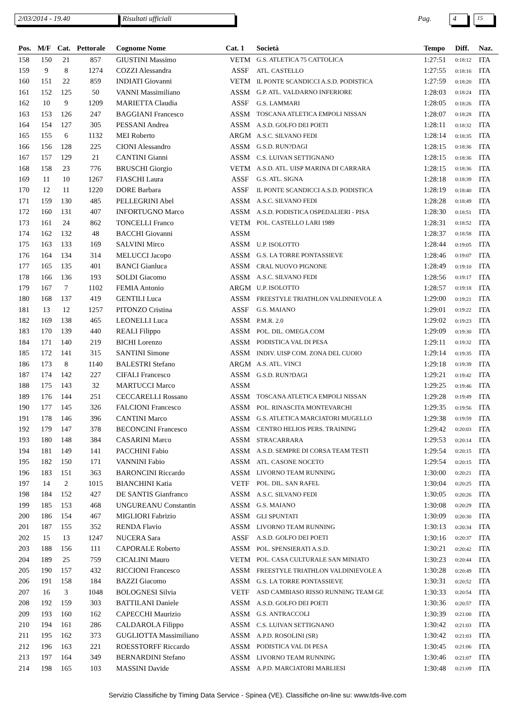2/03/2014 - 19.40 Risultati ufficiali Pag. 4 15
| Pos. | M/F | Cat. | Pettorale | Cognome Nome | Cat. 1 | Società | Tempo | Diff. | Naz. |
| --- | --- | --- | --- | --- | --- | --- | --- | --- | --- |
| 158 | 150 | 21 | 857 | GIUSTINI Massimo | VETM | G.S. ATLETICA 75 CATTOLICA | 1:27:51 | 0:18:12 | ITA |
| 159 | 9 | 8 | 1274 | COZZI Alessandra | ASSF | ATL. CASTELLO | 1:27:55 | 0:18:16 | ITA |
| 160 | 151 | 22 | 859 | INDIATI Giovanni | VETM | IL PONTE SCANDICCI A.S.D. PODISTICA | 1:27:59 | 0:18:20 | ITA |
| 161 | 152 | 125 | 50 | VANNI Massimiliano | ASSM | G.P. ATL. VALDARNO INFERIORE | 1:28:03 | 0:18:24 | ITA |
| 162 | 10 | 9 | 1209 | MARIETTA Claudia | ASSF | G.S. LAMMARI | 1:28:05 | 0:18:26 | ITA |
| 163 | 153 | 126 | 247 | BAGGIANI Francesco | ASSM | TOSCANA ATLETICA EMPOLI NISSAN | 1:28:07 | 0:18:28 | ITA |
| 164 | 154 | 127 | 305 | PESSANI Andrea | ASSM | A.S.D. GOLFO DEI POETI | 1:28:11 | 0:18:32 | ITA |
| 165 | 155 | 6 | 1132 | MEI Roberto | ARGM | A.S.C. SILVANO FEDI | 1:28:14 | 0:18:35 | ITA |
| 166 | 156 | 128 | 225 | CIONI Alessandro | ASSM | G.S.D. RUN?DAGI | 1:28:15 | 0:18:36 | ITA |
| 167 | 157 | 129 | 21 | CANTINI Gianni | ASSM | C.S. LUIVAN SETTIGNANO | 1:28:15 | 0:18:36 | ITA |
| 168 | 158 | 23 | 776 | BRUSCHI Giorgio | VETM | A.S.D. ATL. UISP MARINA DI CARRARA | 1:28:15 | 0:18:36 | ITA |
| 169 | 11 | 10 | 1267 | FIASCHI Laura | ASSF | G.S. ATL. SIGNA | 1:28:18 | 0:18:39 | ITA |
| 170 | 12 | 11 | 1220 | DORE Barbara | ASSF | IL PONTE SCANDICCI A.S.D. PODISTICA | 1:28:19 | 0:18:40 | ITA |
| 171 | 159 | 130 | 485 | PELLEGRINI Abel | ASSM | A.S.C. SILVANO FEDI | 1:28:28 | 0:18:49 | ITA |
| 172 | 160 | 131 | 407 | INFORTUGNO Marco | ASSM | A.S.D. PODISTICA OSPEDALIERI - PISA | 1:28:30 | 0:18:51 | ITA |
| 173 | 161 | 24 | 862 | TONCELLI Franco | VETM | POL. CASTELLO LARI 1989 | 1:28:31 | 0:18:52 | ITA |
| 174 | 162 | 132 | 48 | BACCHI Giovanni | ASSM | | 1:28:37 | 0:18:58 | ITA |
| 175 | 163 | 133 | 169 | SALVINI Mirco | ASSM | U.P. ISOLOTTO | 1:28:44 | 0:19:05 | ITA |
| 176 | 164 | 134 | 314 | MELUCCI Jacopo | ASSM | G.S. LA TORRE PONTASSIEVE | 1:28:46 | 0:19:07 | ITA |
| 177 | 165 | 135 | 401 | BANCI Gianluca | ASSM | CRAL NUOVO PIGNONE | 1:28:49 | 0:19:10 | ITA |
| 178 | 166 | 136 | 193 | SOLDI Giacomo | ASSM | A.S.C. SILVANO FEDI | 1:28:56 | 0:19:17 | ITA |
| 179 | 167 | 7 | 1102 | FEMIA Antonio | ARGM | U.P. ISOLOTTO | 1:28:57 | 0:19:18 | ITA |
| 180 | 168 | 137 | 419 | GENTILI Luca | ASSM | FREESTYLE TRIATHLON VALDINIEVOLE A | 1:29:00 | 0:19:21 | ITA |
| 181 | 13 | 12 | 1257 | PITONZO Cristina | ASSF | G.S. MAIANO | 1:29:01 | 0:19:22 | ITA |
| 182 | 169 | 138 | 465 | LEONELLI Luca | ASSM | P.M.R. 2.0 | 1:29:02 | 0:19:23 | ITA |
| 183 | 170 | 139 | 440 | REALI Filippo | ASSM | POL. DIL. OMEGA.COM | 1:29:09 | 0:19:30 | ITA |
| 184 | 171 | 140 | 219 | BICHI Lorenzo | ASSM | PODISTICA VAL DI PESA | 1:29:11 | 0:19:32 | ITA |
| 185 | 172 | 141 | 315 | SANTINI Simone | ASSM | INDIV. UISP COM. ZONA DEL CUOIO | 1:29:14 | 0:19:35 | ITA |
| 186 | 173 | 8 | 1140 | BALESTRI Stefano | ARGM | A.S. ATL. VINCI | 1:29:18 | 0:19:39 | ITA |
| 187 | 174 | 142 | 227 | CIFALI Francesco | ASSM | G.S.D. RUN?DAGI | 1:29:21 | 0:19:42 | ITA |
| 188 | 175 | 143 | 32 | MARTUCCI Marco | ASSM | | 1:29:25 | 0:19:46 | ITA |
| 189 | 176 | 144 | 251 | CECCARELLI Rossano | ASSM | TOSCANA ATLETICA EMPOLI NISSAN | 1:29:28 | 0:19:49 | ITA |
| 190 | 177 | 145 | 326 | FALCIONI Francesco | ASSM | POL. RINASCITA MONTEVARCHI | 1:29:35 | 0:19:56 | ITA |
| 191 | 178 | 146 | 396 | CANTINI Marco | ASSM | G.S. ATLETICA MARCIATORI MUGELLO | 1:29:38 | 0:19:59 | ITA |
| 192 | 179 | 147 | 378 | BECONCINI Francesco | ASSM | CENTRO HELIOS PERS. TRAINING | 1:29:42 | 0:20:03 | ITA |
| 193 | 180 | 148 | 384 | CASARINI Marco | ASSM | STRACARRARA | 1:29:53 | 0:20:14 | ITA |
| 194 | 181 | 149 | 141 | PACCHINI Fabio | ASSM | A.S.D. SEMPRE DI CORSA TEAM TESTI | 1:29:54 | 0:20:15 | ITA |
| 195 | 182 | 150 | 171 | VANNINI Fabio | ASSM | ATL. CASONE NOCETO | 1:29:54 | 0:20:15 | ITA |
| 196 | 183 | 151 | 363 | BARONCINI Riccardo | ASSM | LIVORNO TEAM RUNNING | 1:30:00 | 0:20:21 | ITA |
| 197 | 14 | 2 | 1015 | BIANCHINI Katia | VETF | POL. DIL. SAN RAFEL | 1:30:04 | 0:20:25 | ITA |
| 198 | 184 | 152 | 427 | DE SANTIS Gianfranco | ASSM | A.S.C. SILVANO FEDI | 1:30:05 | 0:20:26 | ITA |
| 199 | 185 | 153 | 468 | UNGUREANU Constantin | ASSM | G.S. MAIANO | 1:30:08 | 0:20:29 | ITA |
| 200 | 186 | 154 | 467 | MIGLIORI Fabrizio | ASSM | GLI SPUNTATI | 1:30:09 | 0:20:30 | ITA |
| 201 | 187 | 155 | 352 | RENDA Flavio | ASSM | LIVORNO TEAM RUNNING | 1:30:13 | 0:20:34 | ITA |
| 202 | 15 | 13 | 1247 | NUCERA Sara | ASSF | A.S.D. GOLFO DEI POETI | 1:30:16 | 0:20:37 | ITA |
| 203 | 188 | 156 | 111 | CAPORALE Roberto | ASSM | POL. SPENSIERATI A.S.D. | 1:30:21 | 0:20:42 | ITA |
| 204 | 189 | 25 | 759 | CICALINI Mauro | VETM | POL. CASA CULTURALE SAN MINIATO | 1:30:23 | 0:20:44 | ITA |
| 205 | 190 | 157 | 432 | RICCIONI Francesco | ASSM | FREESTYLE TRIATHLON VALDINIEVOLE A | 1:30:28 | 0:20:49 | ITA |
| 206 | 191 | 158 | 184 | BAZZI Giacomo | ASSM | G.S. LA TORRE PONTASSIEVE | 1:30:31 | 0:20:52 | ITA |
| 207 | 16 | 3 | 1048 | BOLOGNESI Silvia | VETF | ASD CAMBIASO RISSO RUNNING TEAM GE | 1:30:33 | 0:20:54 | ITA |
| 208 | 192 | 159 | 303 | BATTILANI Daniele | ASSM | A.S.D. GOLFO DEI POETI | 1:30:36 | 0:20:57 | ITA |
| 209 | 193 | 160 | 162 | CAPECCHI Maurizio | ASSM | G.S. ANTRACCOLI | 1:30:39 | 0:21:00 | ITA |
| 210 | 194 | 161 | 286 | CALDAROLA Filippo | ASSM | C.S. LUIVAN SETTIGNANO | 1:30:42 | 0:21:03 | ITA |
| 211 | 195 | 162 | 373 | GUGLIOTTA Massimiliano | ASSM | A.P.D. ROSOLINI (SR) | 1:30:42 | 0:21:03 | ITA |
| 212 | 196 | 163 | 221 | ROESSTORFF Riccardo | ASSM | PODISTICA VAL DI PESA | 1:30:45 | 0:21:06 | ITA |
| 213 | 197 | 164 | 349 | BERNARDINI Stefano | ASSM | LIVORNO TEAM RUNNING | 1:30:46 | 0:21:07 | ITA |
| 214 | 198 | 165 | 103 | MASSINI Davide | ASSM | A.P.D. MARCIATORI MARLIESI | 1:30:48 | 0:21:09 | ITA |
Servizio Classifiche by Timing Data Service - Spinea (VE). Classifiche on-line su: www.tds-live.com